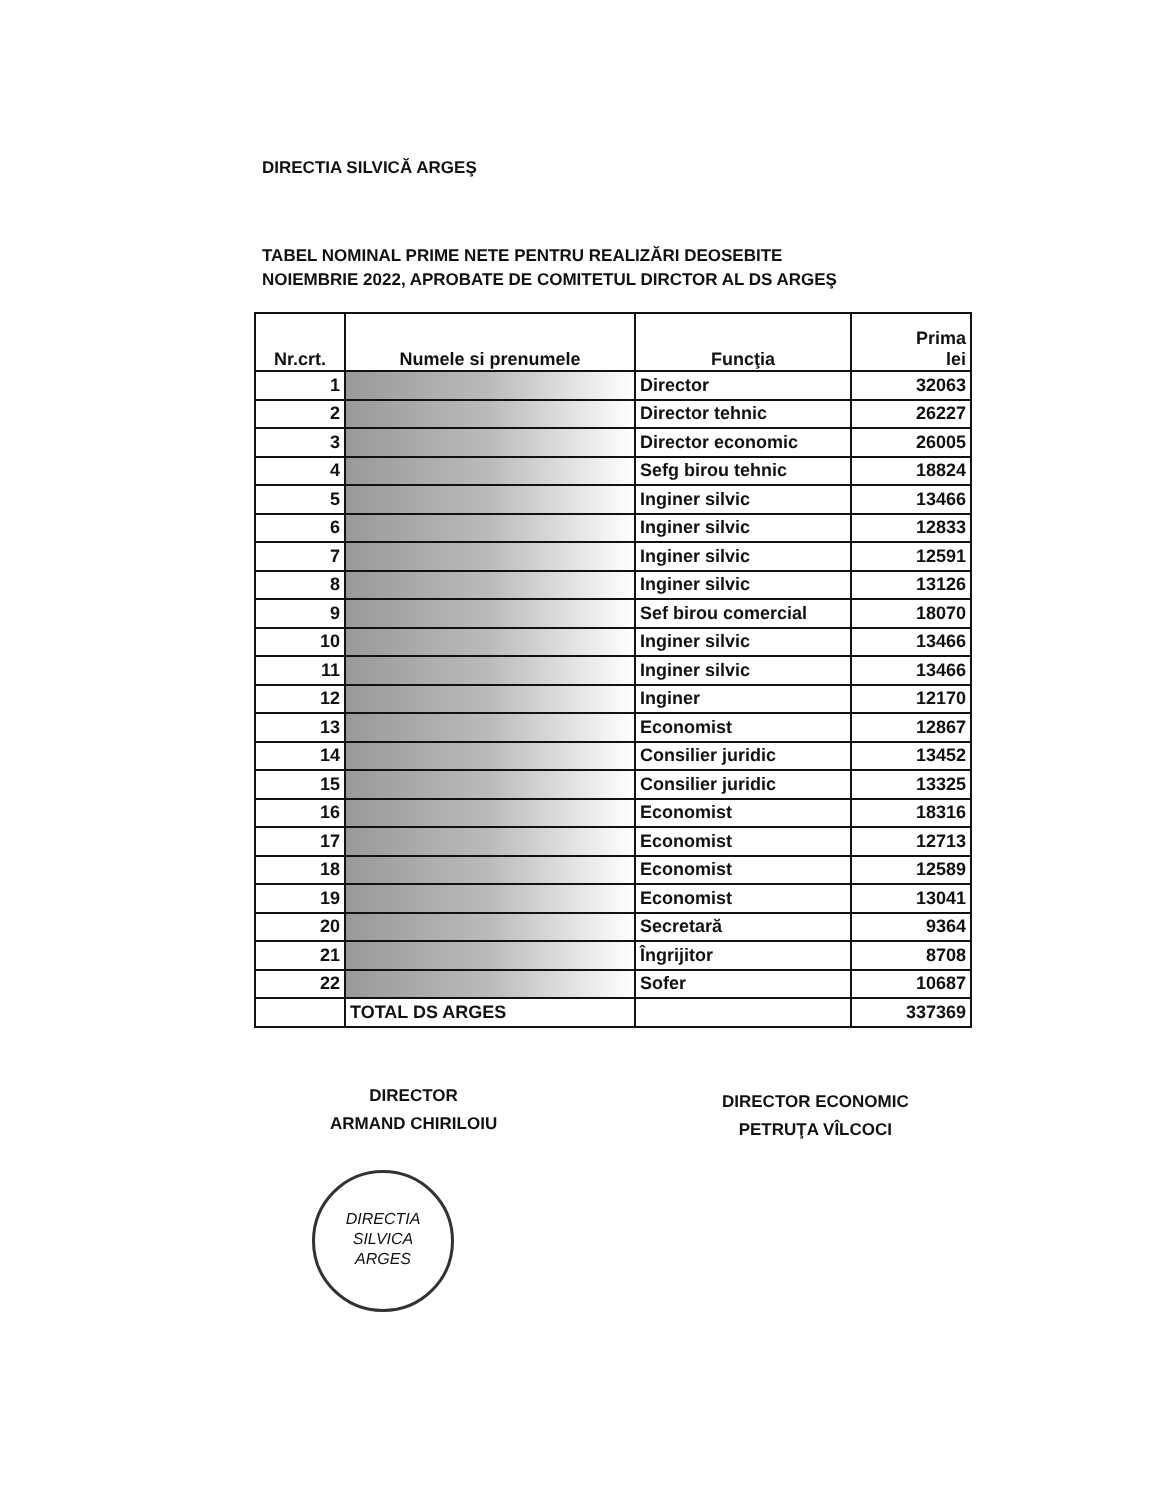DIRECTIA SILVICĂ ARGEŞ
TABEL NOMINAL PRIME NETE PENTRU REALIZĂRI DEOSEBITE
NOIEMBRIE 2022, APROBATE DE COMITETUL DIRCTOR AL DS ARGEŞ
| Nr.crt. | Numele si prenumele | Funcţia | Prima lei |
| --- | --- | --- | --- |
| 1 | | Director | 32063 |
| 2 | | Director tehnic | 26227 |
| 3 | | Director economic | 26005 |
| 4 | | Sefg birou tehnic | 18824 |
| 5 | | Inginer silvic | 13466 |
| 6 | | Inginer silvic | 12833 |
| 7 | | Inginer silvic | 12591 |
| 8 | | Inginer silvic | 13126 |
| 9 | | Sef birou comercial | 18070 |
| 10 | | Inginer silvic | 13466 |
| 11 | | Inginer silvic | 13466 |
| 12 | | Inginer | 12170 |
| 13 | | Economist | 12867 |
| 14 | | Consilier juridic | 13452 |
| 15 | | Consilier juridic | 13325 |
| 16 | | Economist | 18316 |
| 17 | | Economist | 12713 |
| 18 | | Economist | 12589 |
| 19 | | Economist | 13041 |
| 20 | | Secretară | 9364 |
| 21 | | Îngrijitor | 8708 |
| 22 | | Sofer | 10687 |
| | TOTAL DS ARGES | | 337369 |
DIRECTOR
ARMAND CHIRILOIU
DIRECTOR ECONOMIC
PETRUŢA VÎLCOCI
DIRECTIA
SILVICA
ARGES